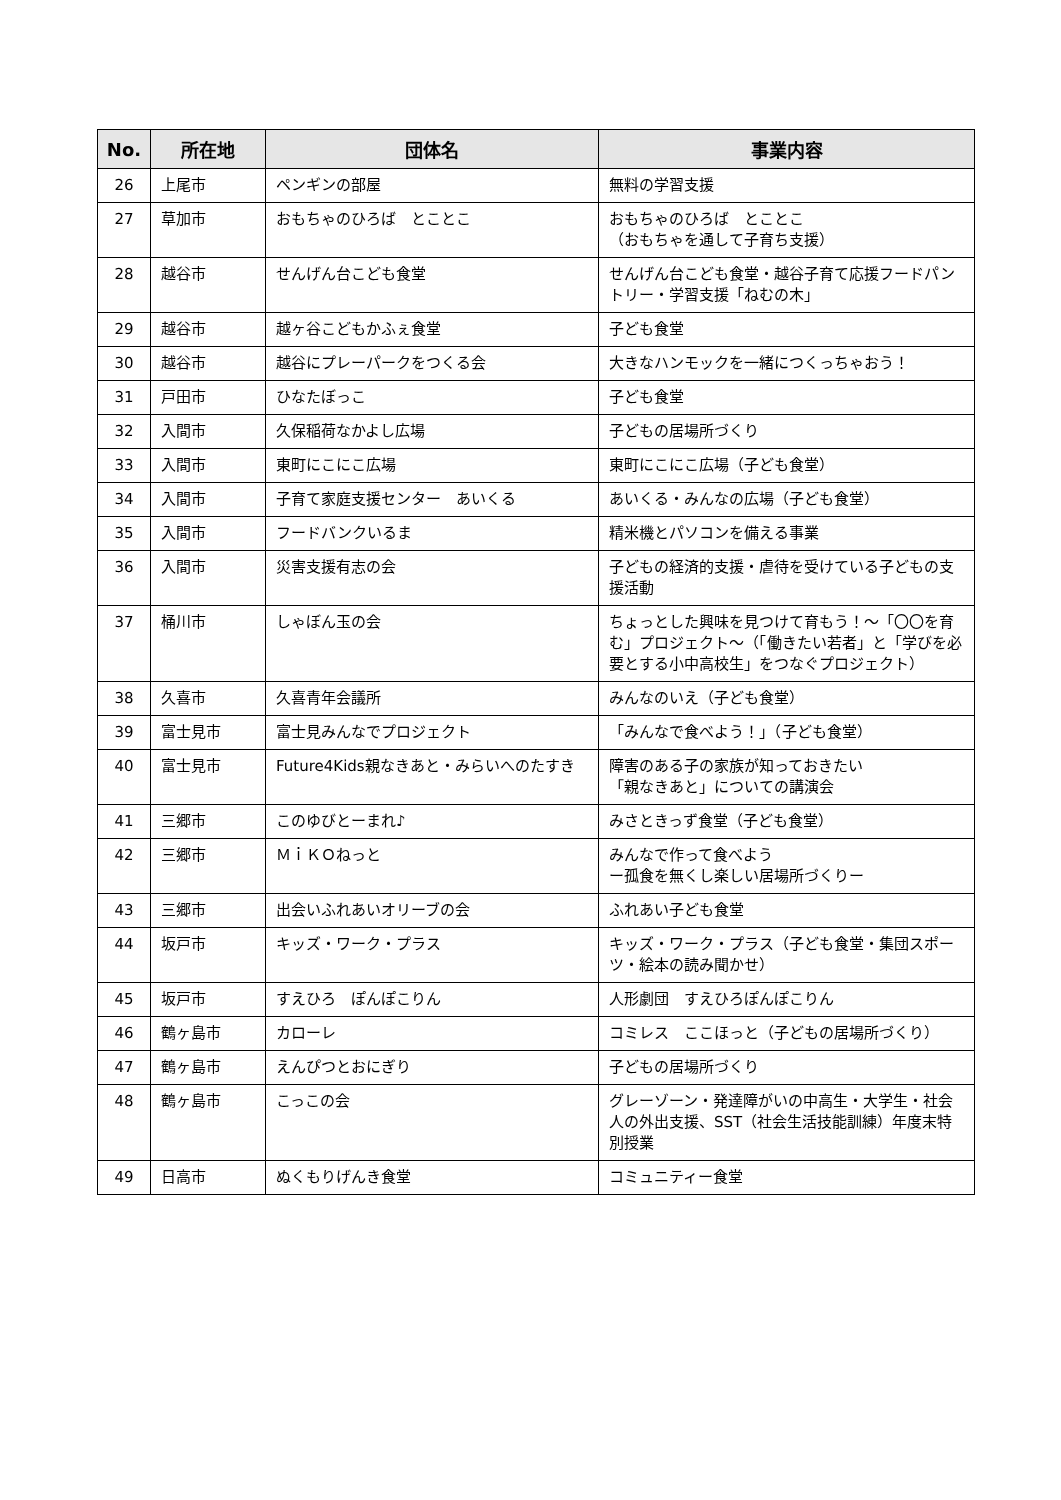| No. | 所在地 | 団体名 | 事業内容 |
| --- | --- | --- | --- |
| 26 | 上尾市 | ペンギンの部屋 | 無料の学習支援 |
| 27 | 草加市 | おもちゃのひろば とことこ | おもちゃのひろば とことこ （おもちゃを通して子育ち支援） |
| 28 | 越谷市 | せんげん台こども食堂 | せんげん台こども食堂・越谷子育て応援フードパントリー・学習支援「ねむの木」 |
| 29 | 越谷市 | 越ヶ谷こどもかふぇ食堂 | 子ども食堂 |
| 30 | 越谷市 | 越谷にプレーパークをつくる会 | 大きなハンモックを一緒につくっちゃおう！ |
| 31 | 戸田市 | ひなたぼっこ | 子ども食堂 |
| 32 | 入間市 | 久保稲荷なかよし広場 | 子どもの居場所づくり |
| 33 | 入間市 | 東町にこにこ広場 | 東町にこにこ広場（子ども食堂） |
| 34 | 入間市 | 子育て家庭支援センター あいくる | あいくる・みんなの広場（子ども食堂） |
| 35 | 入間市 | フードバンクいるま | 精米機とパソコンを備える事業 |
| 36 | 入間市 | 災害支援有志の会 | 子どもの経済的支援・虐待を受けている子どもの支援活動 |
| 37 | 桶川市 | しゃぼん玉の会 | ちょっとした興味を見つけて育もう！～「〇〇を育む」プロジェクト～（「働きたい若者」と「学びを必要とする小中高校生」をつなぐプロジェクト） |
| 38 | 久喜市 | 久喜青年会議所 | みんなのいえ（子ども食堂） |
| 39 | 富士見市 | 富士見みんなでプロジェクト | 「みんなで食べよう！」（子ども食堂） |
| 40 | 富士見市 | Future4Kids親なきあと・みらいへのたすき | 障害のある子の家族が知っておきたい 「親なきあと」についての講演会 |
| 41 | 三郷市 | このゆびとーまれ♪ | みさときっず食堂（子ども食堂） |
| 42 | 三郷市 | ＭｉＫＯねっと | みんなで作って食べよう ー孤食を無くし楽しい居場所づくりー |
| 43 | 三郷市 | 出会いふれあいオリーブの会 | ふれあい子ども食堂 |
| 44 | 坂戸市 | キッズ・ワーク・プラス | キッズ・ワーク・プラス（子ども食堂・集団スポーツ・絵本の読み聞かせ） |
| 45 | 坂戸市 | すえひろ ぽんぽこりん | 人形劇団 すえひろぽんぽこりん |
| 46 | 鶴ヶ島市 | カローレ | コミレス ここほっと（子どもの居場所づくり） |
| 47 | 鶴ヶ島市 | えんぴつとおにぎり | 子どもの居場所づくり |
| 48 | 鶴ヶ島市 | こっこの会 | グレーゾーン・発達障がいの中高生・大学生・社会人の外出支援、SST（社会生活技能訓練）年度末特別授業 |
| 49 | 日高市 | ぬくもりげんき食堂 | コミュニティー食堂 |